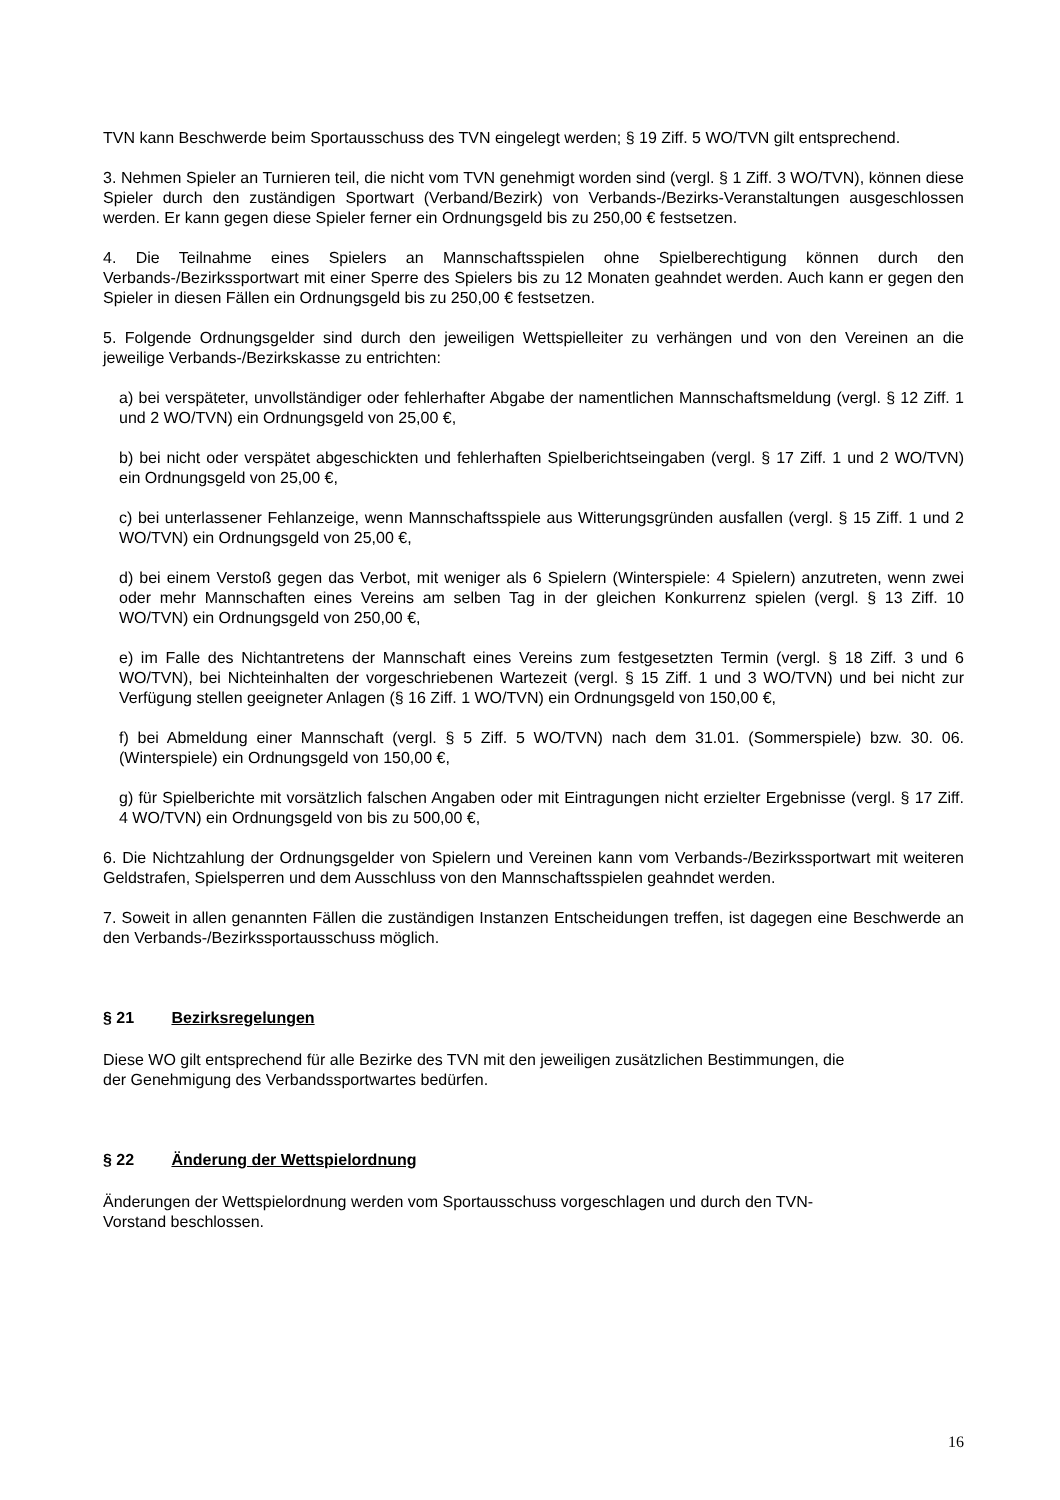TVN kann Beschwerde beim Sportausschuss des TVN eingelegt werden; § 19 Ziff. 5 WO/TVN gilt entsprechend.
3. Nehmen Spieler an Turnieren teil, die nicht vom TVN genehmigt worden sind (vergl. § 1 Ziff. 3 WO/TVN), können diese Spieler durch den zuständigen Sportwart (Verband/Bezirk) von Verbands-/Bezirks-Veranstaltungen ausgeschlossen werden. Er kann gegen diese Spieler ferner ein Ordnungsgeld bis zu 250,00 € festsetzen.
4. Die Teilnahme eines Spielers an Mannschaftsspielen ohne Spielberechtigung können durch den Verbands-/Bezirkssportwart mit einer Sperre des Spielers bis zu 12 Monaten geahndet werden. Auch kann er gegen den Spieler in diesen Fällen ein Ordnungsgeld bis zu 250,00 € festsetzen.
5. Folgende Ordnungsgelder sind durch den jeweiligen Wettspielleiter zu verhängen und von den Vereinen an die jeweilige Verbands-/Bezirkskasse zu entrichten:
a) bei verspäteter, unvollständiger oder fehlerhafter Abgabe der namentlichen Mannschaftsmeldung (vergl. § 12 Ziff. 1 und 2 WO/TVN) ein Ordnungsgeld von 25,00 €,
b) bei nicht oder verspätet abgeschickten und fehlerhaften Spielberichtseingaben (vergl. § 17 Ziff. 1 und 2 WO/TVN) ein Ordnungsgeld von 25,00 €,
c) bei unterlassener Fehlanzeige, wenn Mannschaftsspiele aus Witterungsgründen ausfallen (vergl. § 15 Ziff. 1 und 2 WO/TVN) ein Ordnungsgeld von 25,00 €,
d) bei einem Verstoß gegen das Verbot, mit weniger als 6 Spielern (Winterspiele: 4 Spielern) anzutreten, wenn zwei oder mehr Mannschaften eines Vereins am selben Tag in der gleichen Konkurrenz spielen (vergl. § 13 Ziff. 10 WO/TVN) ein Ordnungsgeld von 250,00 €,
e) im Falle des Nichtantretens der Mannschaft eines Vereins zum festgesetzten Termin (vergl. § 18 Ziff. 3 und 6 WO/TVN), bei Nichteinhalten der vorgeschriebenen Wartezeit (vergl. § 15 Ziff. 1 und 3 WO/TVN) und bei nicht zur Verfügung stellen geeigneter Anlagen (§ 16 Ziff. 1 WO/TVN) ein Ordnungsgeld von 150,00 €,
f) bei Abmeldung einer Mannschaft (vergl. § 5 Ziff. 5 WO/TVN) nach dem 31.01. (Sommerspiele) bzw. 30. 06. (Winterspiele) ein Ordnungsgeld von 150,00 €,
g) für Spielberichte mit vorsätzlich falschen Angaben oder mit Eintragungen nicht erzielter Ergebnisse (vergl. § 17 Ziff. 4 WO/TVN) ein Ordnungsgeld von bis zu 500,00 €,
6. Die Nichtzahlung der Ordnungsgelder von Spielern und Vereinen kann vom Verbands-/Bezirkssportwart mit weiteren Geldstrafen, Spielsperren und dem Ausschluss von den Mannschaftsspielen geahndet werden.
7. Soweit in allen genannten Fällen die zuständigen Instanzen Entscheidungen treffen, ist dagegen eine Beschwerde an den Verbands-/Bezirkssportausschuss möglich.
§ 21 Bezirksregelungen
Diese WO gilt entsprechend für alle Bezirke des TVN mit den jeweiligen zusätzlichen Bestimmungen, die
der Genehmigung des Verbandssportwartes bedürfen.
§ 22 Änderung der Wettspielordnung
Änderungen der Wettspielordnung werden vom Sportausschuss vorgeschlagen und durch den TVN-
Vorstand beschlossen.
16